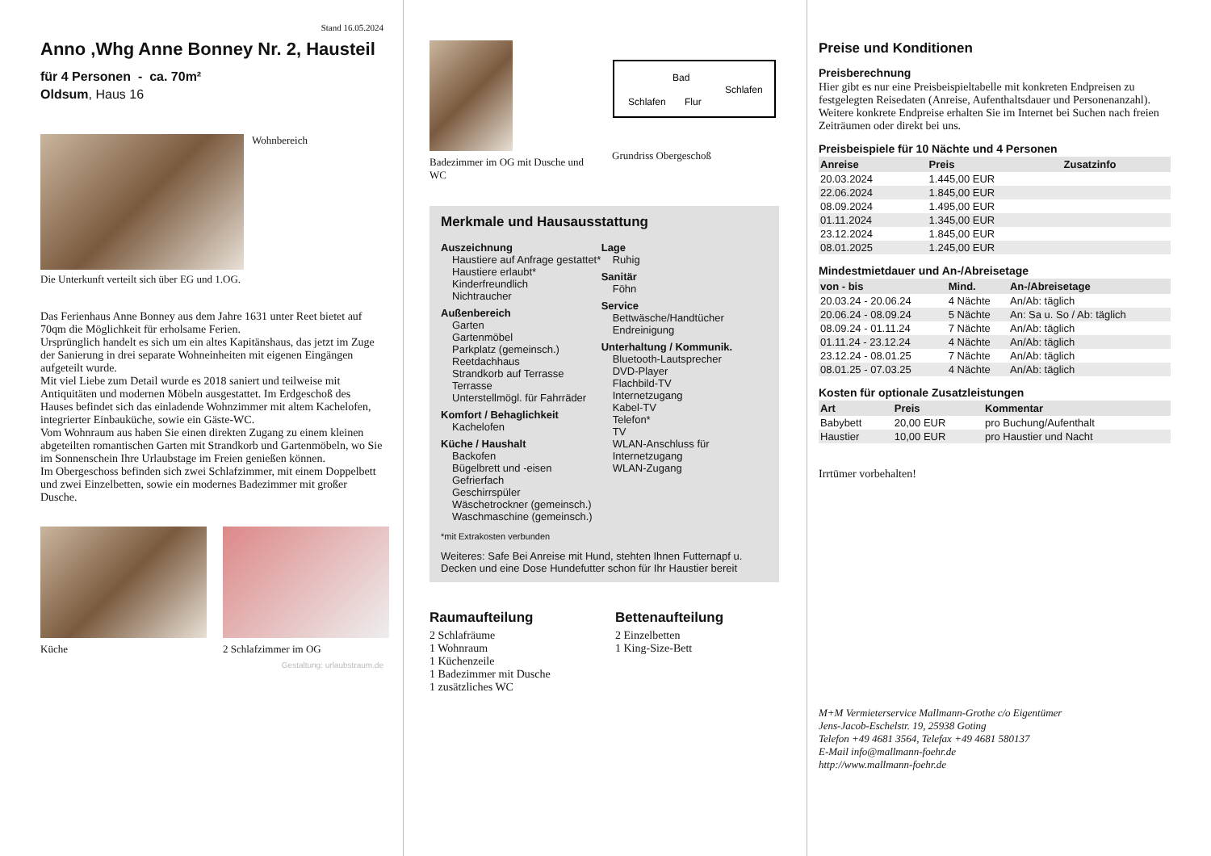Stand 16.05.2024
Anno ,Whg Anne Bonney Nr. 2, Hausteil
für 4 Personen - ca. 70m²
Oldsum, Haus 16
Wohnbereich
Die Unterkunft verteilt sich über EG und 1.OG.
Das Ferienhaus Anne Bonney aus dem Jahre 1631 unter Reet bietet auf 70qm die Möglichkeit für erholsame Ferien.
Ursprünglich handelt es sich um ein altes Kapitänshaus, das jetzt im Zuge der Sanierung in drei separate Wohneinheiten mit eigenen Eingängen aufgeteilt wurde.
Mit viel Liebe zum Detail wurde es 2018 saniert und teilweise mit Antiquitäten und modernen Möbeln ausgestattet. Im Erdgeschoß des Hauses befindet sich das einladende Wohnzimmer mit altem Kachelofen, integrierter Einbauküche, sowie ein Gäste-WC.
Vom Wohnraum aus haben Sie einen direkten Zugang zu einem kleinen abgeteilten romantischen Garten mit Strandkorb und Gartenmöbeln, wo Sie im Sonnenschein Ihre Urlaubstage im Freien genießen können.
Im Obergeschoss befinden sich zwei Schlafzimmer, mit einem Doppelbett und zwei Einzelbetten, sowie ein modernes Badezimmer mit großer Dusche.
Küche 2 Schlafzimmer im OG
Gestaltung: urlaubstraum.de
Badezimmer im OG mit Dusche und WC
Schlafen
Flur
Schlafen
Bad
Grundriss Obergeschoß
Merkmale und Hausausstattung
Auszeichnung
Haustiere auf Anfrage gestattet*
Haustiere erlaubt*
Kinderfreundlich
Nichtraucher
Außenbereich
Garten
Gartenmöbel
Parkplatz (gemeinsch.)
Reetdachhaus
Strandkorb auf Terrasse
Terrasse
Unterstellmögl. für Fahrräder
Komfort / Behaglichkeit
Kachelofen
Küche / Haushalt
Backofen
Bügelbrett und -eisen
Gefrierfach
Geschirrspüler
Wäschetrockner (gemeinsch.)
Waschmaschine (gemeinsch.)
Lage
Ruhig
Sanitär
Föhn
Service
Bettwäsche/Handtücher
Endreinigung
Unterhaltung / Kommunik.
Bluetooth-Lautsprecher
DVD-Player
Flachbild-TV
Internetzugang
Kabel-TV
Telefon*
TV
WLAN-Anschluss für Internetzugang
WLAN-Zugang
*mit Extrakosten verbunden
Weiteres: Safe Bei Anreise mit Hund, stehten Ihnen Futternapf u. Decken und eine Dose Hundefutter schon für Ihr Haustier bereit
Raumaufteilung
2 Schlafräume
1 Wohnraum
1 Küchenzeile
1 Badezimmer mit Dusche
1 zusätzliches WC
Bettenaufteilung
2 Einzelbetten
1 King-Size-Bett
Preise und Konditionen
Preisberechnung
Hier gibt es nur eine Preisbeispieltabelle mit konkreten Endpreisen zu festgelegten Reisedaten (Anreise, Aufenthaltsdauer und Personenanzahl). Weitere konkrete Endpreise erhalten Sie im Internet bei Suchen nach freien Zeiträumen oder direkt bei uns.
Preisbeispiele für 10 Nächte und 4 Personen
| Anreise | Preis | Zusatzinfo |
| --- | --- | --- |
| 20.03.2024 | 1.445,00 EUR | |
| 22.06.2024 | 1.845,00 EUR | |
| 08.09.2024 | 1.495,00 EUR | |
| 01.11.2024 | 1.345,00 EUR | |
| 23.12.2024 | 1.845,00 EUR | |
| 08.01.2025 | 1.245,00 EUR | |
Mindestmietdauer und An-/Abreisetage
| von - bis | Mind. | An-/Abreisetage |
| --- | --- | --- |
| 20.03.24 - 20.06.24 | 4 Nächte | An/Ab: täglich |
| 20.06.24 - 08.09.24 | 5 Nächte | An: Sa u. So / Ab: täglich |
| 08.09.24 - 01.11.24 | 7 Nächte | An/Ab: täglich |
| 01.11.24 - 23.12.24 | 4 Nächte | An/Ab: täglich |
| 23.12.24 - 08.01.25 | 7 Nächte | An/Ab: täglich |
| 08.01.25 - 07.03.25 | 4 Nächte | An/Ab: täglich |
Kosten für optionale Zusatzleistungen
| Art | Preis | Kommentar |
| --- | --- | --- |
| Babybett | 20,00 EUR | pro Buchung/Aufenthalt |
| Haustier | 10,00 EUR | pro Haustier und Nacht |
Irrtümer vorbehalten!
M+M Vermieterservice Mallmann-Grothe c/o Eigentümer
Jens-Jacob-Eschelstr. 19, 25938 Goting
Telefon +49 4681 3564, Telefax +49 4681 580137
E-Mail info@mallmann-foehr.de
http://www.mallmann-foehr.de